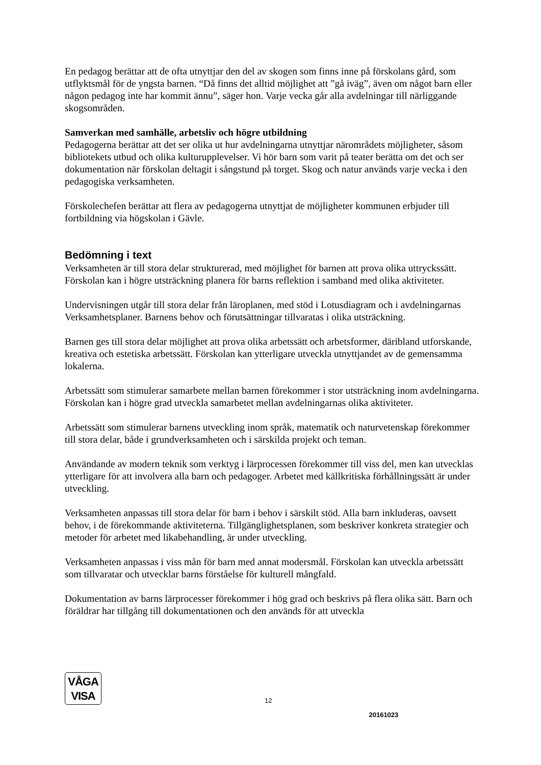En pedagog berättar att de ofta utnyttjar den del av skogen som finns inne på förskolans gård, som utflyktsmål för de yngsta barnen. “Då finns det alltid möjlighet att ”gå iväg”, även om något barn eller någon pedagog inte har kommit ännu”, säger hon. Varje vecka går alla avdelningar till närliggande skogsområden.
Samverkan med samhälle, arbetsliv och högre utbildning
Pedagogerna berättar att det ser olika ut hur avdelningarna utnyttjar närområdets möjligheter, såsom bibliotekets utbud och olika kulturupplevelser. Vi hör barn som varit på teater berätta om det och ser dokumentation när förskolan deltagit i sångstund på torget. Skog och natur används varje vecka i den pedagogiska verksamheten.
Förskolechefen berättar att flera av pedagogerna utnyttjat de möjligheter kommunen erbjuder till fortbildning via högskolan i Gävle.
Bedömning i text
Verksamheten är till stora delar strukturerad, med möjlighet för barnen att prova olika uttryckssätt. Förskolan kan i högre utsträckning planera för barns reflektion i samband med olika aktiviteter.
Undervisningen utgår till stora delar från läroplanen, med stöd i Lotusdiagram och i avdelningarnas Verksamhetsplaner. Barnens behov och förutsättningar tillvaratas i olika utsträckning.
Barnen ges till stora delar möjlighet att prova olika arbetssätt och arbetsformer, däribland utforskande, kreativa och estetiska arbetssätt. Förskolan kan ytterligare utveckla utnyttjandet av de gemensamma lokalerna.
Arbetssätt som stimulerar samarbete mellan barnen förekommer i stor utsträckning inom avdelningarna. Förskolan kan i högre grad utveckla samarbetet mellan avdelningarnas olika aktiviteter.
Arbetssätt som stimulerar barnens utveckling inom språk, matematik och naturvetenskap förekommer till stora delar, både i grundverksamheten och i särskilda projekt och teman.
Användande av modern teknik som verktyg i lärprocessen förekommer till viss del, men kan utvecklas ytterligare för att involvera alla barn och pedagoger. Arbetet med källkritiska förhållningssätt är under utveckling.
Verksamheten anpassas till stora delar för barn i behov i särskilt stöd. Alla barn inkluderas, oavsett behov, i de förekommande aktiviteterna. Tillgänglighetsplanen, som beskriver konkreta strategier och metoder för arbetet med likabehandling, är under utveckling.
Verksamheten anpassas i viss mån för barn med annat modersmål. Förskolan kan utveckla arbetssätt som tillvaratar och utvecklar barns förståelse för kulturell mångfald.
Dokumentation av barns lärprocesser förekommer i hög grad och beskrivs på flera olika sätt. Barn och föräldrar har tillgång till dokumentationen och den används för att utveckla
VÅGA
VISA
12
20161023